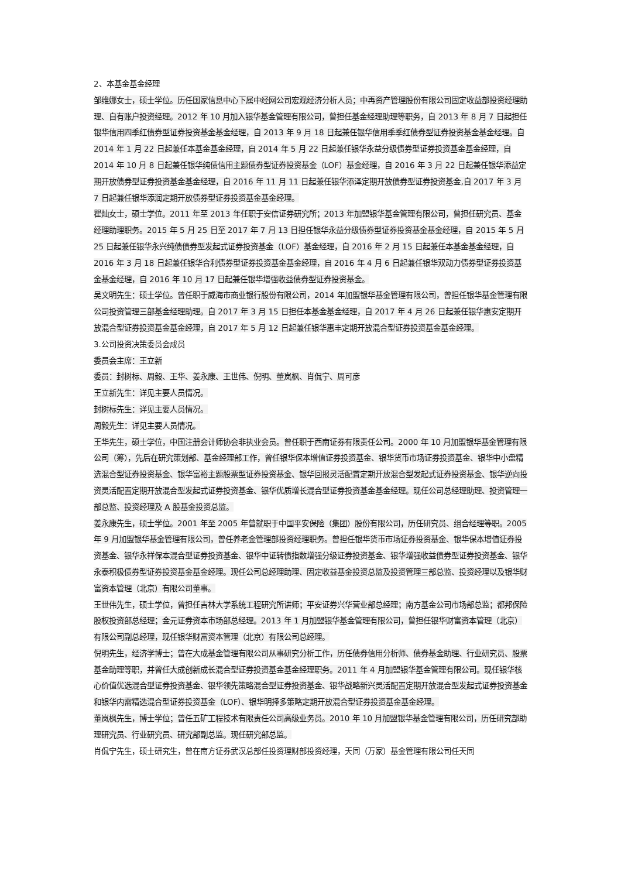2、本基金基金经理
邹维娜女士，硕士学位。历任国家信息中心下属中经网公司宏观经济分析人员；中再资产管理股份有限公司固定收益部投资经理助理、自有账户投资经理。2012 年 10 月加入银华基金管理有限公司，曾担任基金经理助理等职务，自 2013 年 8 月 7 日起担任银华信用四季红债券型证券投资基金基金经理，自 2013 年 9 月 18 日起兼任银华信用季季红债券型证券投资基金基金经理。自 2014 年 1 月 22 日起兼任本基金基金经理，自 2014 年 5 月 22 日起兼任银华永益分级债券型证券投资基金基金经理，自 2014 年 10 月 8 日起兼任银华纯债信用主题债券型证券投资基金（LOF）基金经理，自 2016 年 3 月 22 日起兼任银华添益定期开放债券型证券投资基金基金经理，自 2016 年 11 月 11 日起兼任银华添泽定期开放债券型证券投资基金,自 2017 年 3 月 7 日起兼任银华添润定期开放债券型证券投资基金基金经理。
瞿灿女士，硕士学位。2011 年至 2013 年任职于安信证券研究所；2013 年加盟银华基金管理有限公司，曾担任研究员、基金经理助理职务。2015 年 5 月 25 日至 2017 年 7 月 13 日担任银华永益分级债券型证券投资基金基金经理，自 2015 年 5 月 25 日起兼任银华永兴纯债债券型发起式证券投资基金（LOF）基金经理，自 2016 年 2 月 15 日起兼任本基金基金经理，自 2016 年 3 月 18 日起兼任银华合利债券型证券投资基金基金经理，自 2016 年 4 月 6 日起兼任银华双动力债券型证券投资基金基金经理，自 2016 年 10 月 17 日起兼任银华增强收益债券型证券投资基金。
吴文明先生：硕士学位。曾任职于威海市商业银行股份有限公司，2014 年加盟银华基金管理有限公司，曾担任银华基金管理有限公司投资管理三部基金经理助理。自 2017 年 3 月 15 日担任本基金基金经理，自 2017 年 4 月 26 日起兼任银华惠安定期开放混合型证券投资基金基金经理，自 2017 年 5 月 12 日起兼任银华惠丰定期开放混合型证券投资基金基金经理。
3.公司投资决策委员会成员
委员会主席：王立新
委员：封树标、周毅、王华、姜永康、王世伟、倪明、董岚枫、肖侃宁、周可彦
王立新先生：详见主要人员情况。
封树标先生：详见主要人员情况。
周毅先生：详见主要人员情况。
王华先生，硕士学位，中国注册会计师协会非执业会员。曾任职于西南证券有限责任公司。2000 年 10 月加盟银华基金管理有限公司（筹），先后在研究策划部、基金经理部工作，曾任银华保本增值证券投资基金、银华货币市场证券投资基金、银华中小盘精选混合型证券投资基金、银华富裕主题股票型证券投资基金、银华回报灵活配置定期开放混合型发起式证券投资基金、银华逆向投资灵活配置定期开放混合型发起式证券投资基金、银华优质增长混合型证券投资基金基金经理。现任公司总经理助理、投资管理一部总监、投资经理及 A 股基金投资总监。
姜永康先生，硕士学位。2001 年至 2005 年曾就职于中国平安保险（集团）股份有限公司，历任研究员、组合经理等职。2005 年 9 月加盟银华基金管理有限公司，曾任养老金管理部投资经理职务。曾担任银华货币市场证券投资基金、银华保本增值证券投资基金、银华永祥保本混合型证券投资基金、银华中证转债指数增强分级证券投资基金、银华增强收益债券型证券投资基金、银华永泰积极债券型证券投资基金基金经理。现任公司总经理助理、固定收益基金投资总监及投资管理三部总监、投资经理以及银华财富资本管理（北京）有限公司董事。
王世伟先生，硕士学位，曾担任吉林大学系统工程研究所讲师；平安证券兴华营业部总经理；南方基金公司市场部总监；都邦保险股权投资部总经理；金元证券资本市场部总经理。2013 年 1 月加盟银华基金管理有限公司，曾担任银华财富资本管理（北京）有限公司副总经理，现任银华财富资本管理（北京）有限公司总经理。
倪明先生，经济学博士；曾在大成基金管理有限公司从事研究分析工作，历任债券信用分析师、债券基金助理、行业研究员、股票基金助理等职，并曾任大成创新成长混合型证券投资基金基金经理职务。2011 年 4 月加盟银华基金管理有限公司。现任银华核心价值优选混合型证券投资基金、银华领先策略混合型证券投资基金、银华战略新兴灵活配置定期开放混合型发起式证券投资基金和银华内需精选混合型证券投资基金（LOF）、银华明择多策略定期开放混合型证券投资基金基金经理。
董岚枫先生，博士学位；曾任五矿工程技术有限责任公司高级业务员。2010 年 10 月加盟银华基金管理有限公司，历任研究部助理研究员、行业研究员、研究部副总监。现任研究部总监。
肖侃宁先生，硕士研究生，曾在南方证券武汉总部任投资理财部投资经理，天同（万家）基金管理有限公司任天同